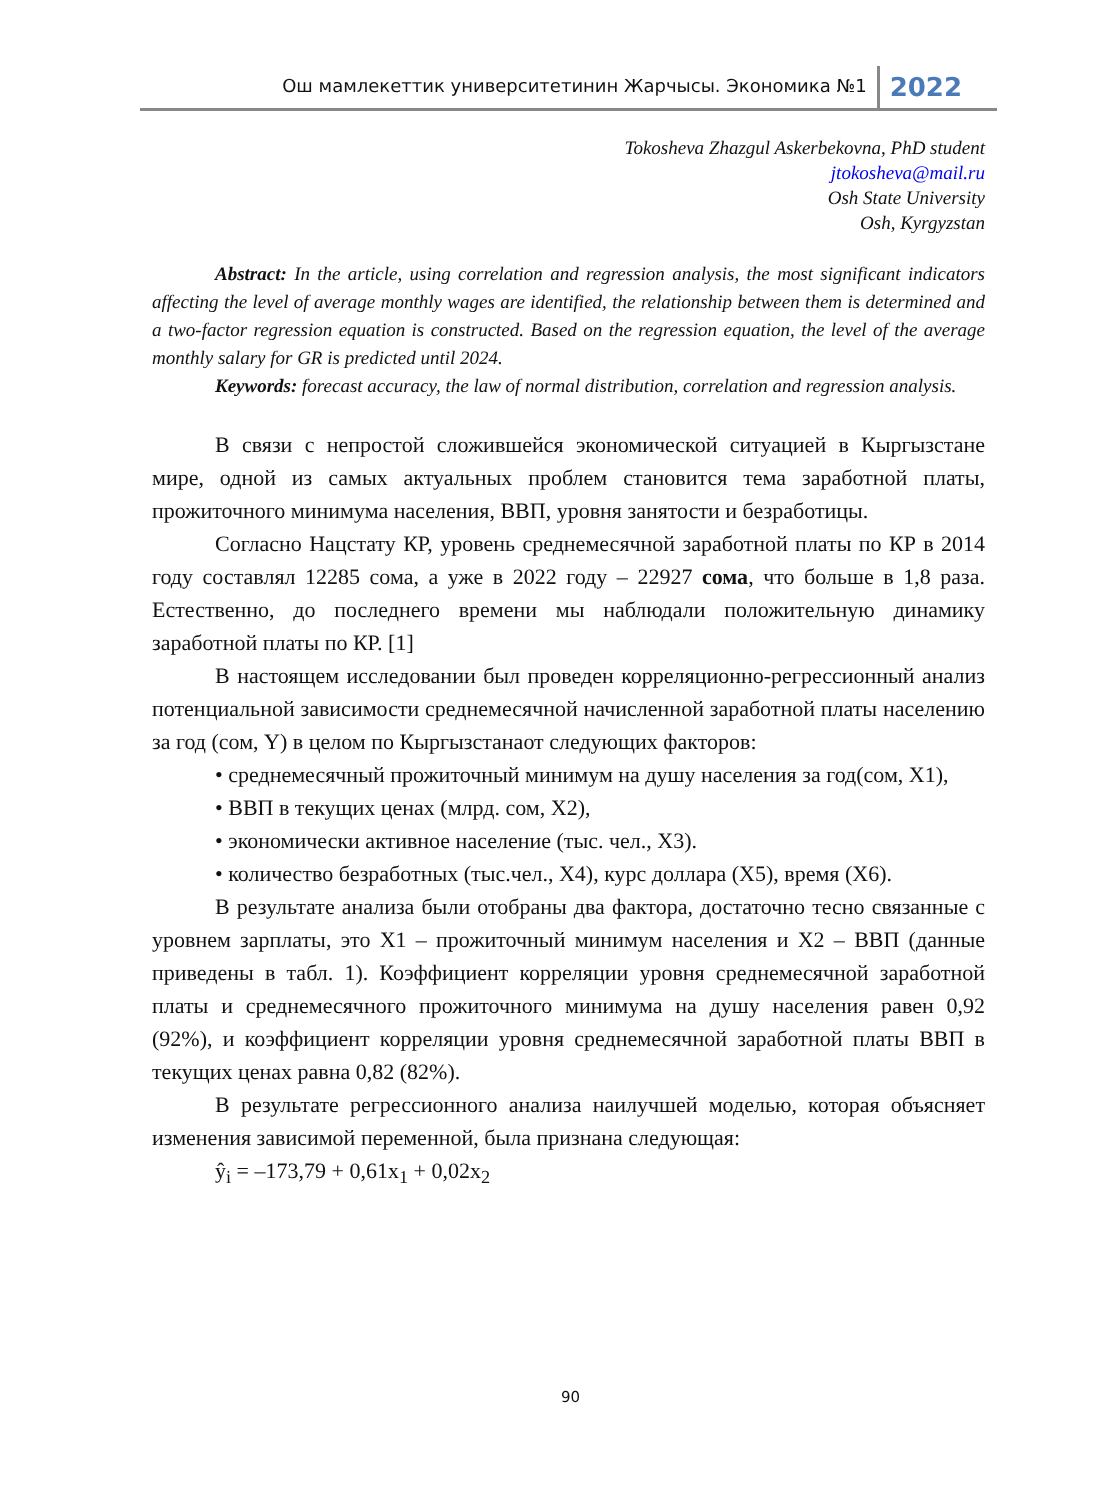Ош мамлекеттик университетинин Жарчысы. Экономика №1 2022
Tokosheva Zhazgul Askerbekovna, PhD student
jtokosheva@mail.ru
Osh State University
Osh, Kyrgyzstan
Abstract: In the article, using correlation and regression analysis, the most significant indicators affecting the level of average monthly wages are identified, the relationship between them is determined and a two-factor regression equation is constructed. Based on the regression equation, the level of the average monthly salary for GR is predicted until 2024.
Keywords: forecast accuracy, the law of normal distribution, correlation and regression analysis.
В связи с непростой сложившейся экономической ситуацией в Кыргызстане мире, одной из самых актуальных проблем становится тема заработной платы, прожиточного минимума населения, ВВП, уровня занятости и безработицы.
Согласно Нацстату КР, уровень среднемесячной заработной платы по КР в 2014 году составлял 12285 сома, а уже в 2022 году – 22927 сома, что больше в 1,8 раза. Естественно, до последнего времени мы наблюдали положительную динамику заработной платы по КР. [1]
В настоящем исследовании был проведен корреляционно-регрессионный анализ потенциальной зависимости среднемесячной начисленной заработной платы населению за год (сом, Y) в целом по Кыргызстанаот следующих факторов:
• среднемесячный прожиточный минимум на душу населения за год(сом, X1),
• ВВП в текущих ценах (млрд. сом, X2),
• экономически активное население (тыс. чел., X3).
• количество безработных (тыс.чел., X4), курс доллара (X5), время (X6).
В результате анализа были отобраны два фактора, достаточно тесно связанные с уровнем зарплаты, это X1 – прожиточный минимум населения и X2 – ВВП (данные приведены в табл. 1). Коэффициент корреляции уровня среднемесячной заработной платы и среднемесячного прожиточного минимума на душу населения равен 0,92 (92%), и коэффициент корреляции уровня среднемесячной заработной платы ВВП в текущих ценах равна 0,82 (82%).
В результате регрессионного анализа наилучшей моделью, которая объясняет изменения зависимой переменной, была признана следующая:
ŷ<sub>i</sub> = –173,79 + 0,61x<sub>1</sub> + 0,02x<sub>2</sub>
90